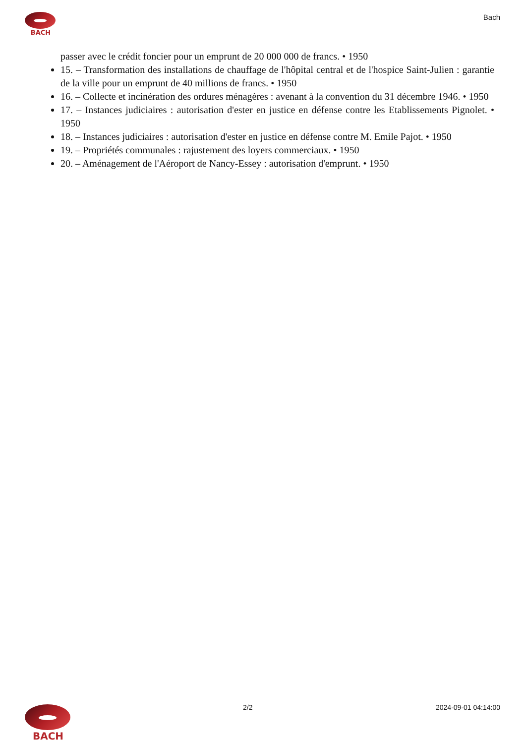BACH Bach
passer avec le crédit foncier pour un emprunt de 20 000 000 de francs. • 1950
15. – Transformation des installations de chauffage de l'hôpital central et de l'hospice Saint-Julien : garantie de la ville pour un emprunt de 40 millions de francs. • 1950
16. – Collecte et incinération des ordures ménagères : avenant à la convention du 31 décembre 1946. • 1950
17. – Instances judiciaires : autorisation d'ester en justice en défense contre les Etablissements Pignolet. • 1950
18. – Instances judiciaires : autorisation d'ester en justice en défense contre M. Emile Pajot. • 1950
19. – Propriétés communales : rajustement des loyers commerciaux. • 1950
20. – Aménagement de l'Aéroport de Nancy-Essey : autorisation d'emprunt. • 1950
2/2 2024-09-01 04:14:00 BACH